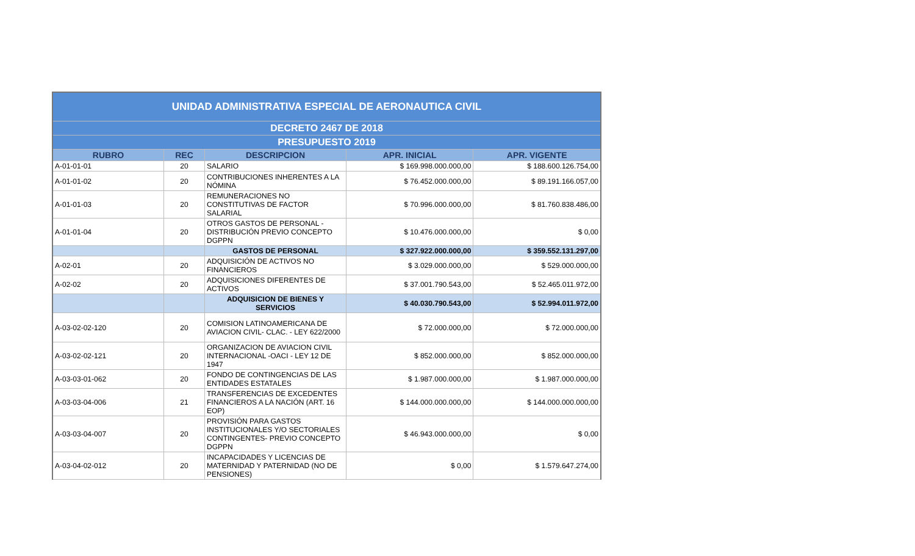| UNIDAD ADMINISTRATIVA ESPECIAL DE AERONAUTICA CIVIL | | | | |
| DECRETO 2467 DE 2018 | | | | |
| PRESUPUESTO 2019 | | | | |
| RUBRO | REC | DESCRIPCION | APR. INICIAL | APR. VIGENTE |
| A-01-01-01 | 20 | SALARIO | $ 169.998.000.000,00 | $ 188.600.126.754,00 |
| A-01-01-02 | 20 | CONTRIBUCIONES INHERENTES A LA NÓMINA | $ 76.452.000.000,00 | $ 89.191.166.057,00 |
| A-01-01-03 | 20 | REMUNERACIONES NO CONSTITUTIVAS DE FACTOR SALARIAL | $ 70.996.000.000,00 | $ 81.760.838.486,00 |
| A-01-01-04 | 20 | OTROS GASTOS DE PERSONAL - DISTRIBUCIÓN PREVIO CONCEPTO DGPPN | $ 10.476.000.000,00 | $ 0,00 |
| | | GASTOS DE PERSONAL | $ 327.922.000.000,00 | $ 359.552.131.297,00 |
| A-02-01 | 20 | ADQUISICIÓN DE ACTIVOS NO FINANCIEROS | $ 3.029.000.000,00 | $ 529.000.000,00 |
| A-02-02 | 20 | ADQUISICIONES DIFERENTES DE ACTIVOS | $ 37.001.790.543,00 | $ 52.465.011.972,00 |
| | | ADQUISICION DE BIENES Y SERVICIOS | $ 40.030.790.543,00 | $ 52.994.011.972,00 |
| A-03-02-02-120 | 20 | COMISION LATINOAMERICANA DE AVIACION CIVIL- CLAC. - LEY 622/2000 | $ 72.000.000,00 | $ 72.000.000,00 |
| A-03-02-02-121 | 20 | ORGANIZACION DE AVIACION CIVIL INTERNACIONAL -OACI - LEY 12 DE 1947 | $ 852.000.000,00 | $ 852.000.000,00 |
| A-03-03-01-062 | 20 | FONDO DE CONTINGENCIAS DE LAS ENTIDADES ESTATALES | $ 1.987.000.000,00 | $ 1.987.000.000,00 |
| A-03-03-04-006 | 21 | TRANSFERENCIAS DE EXCEDENTES FINANCIEROS A LA NACIÓN (ART. 16 EOP) | $ 144.000.000.000,00 | $ 144.000.000.000,00 |
| A-03-03-04-007 | 20 | PROVISIÓN PARA GASTOS INSTITUCIONALES Y/O SECTORIALES CONTINGENTES- PREVIO CONCEPTO DGPPN | $ 46.943.000.000,00 | $ 0,00 |
| A-03-04-02-012 | 20 | INCAPACIDADES Y LICENCIAS DE MATERNIDAD Y PATERNIDAD (NO DE PENSIONES) | $ 0,00 | $ 1.579.647.274,00 |